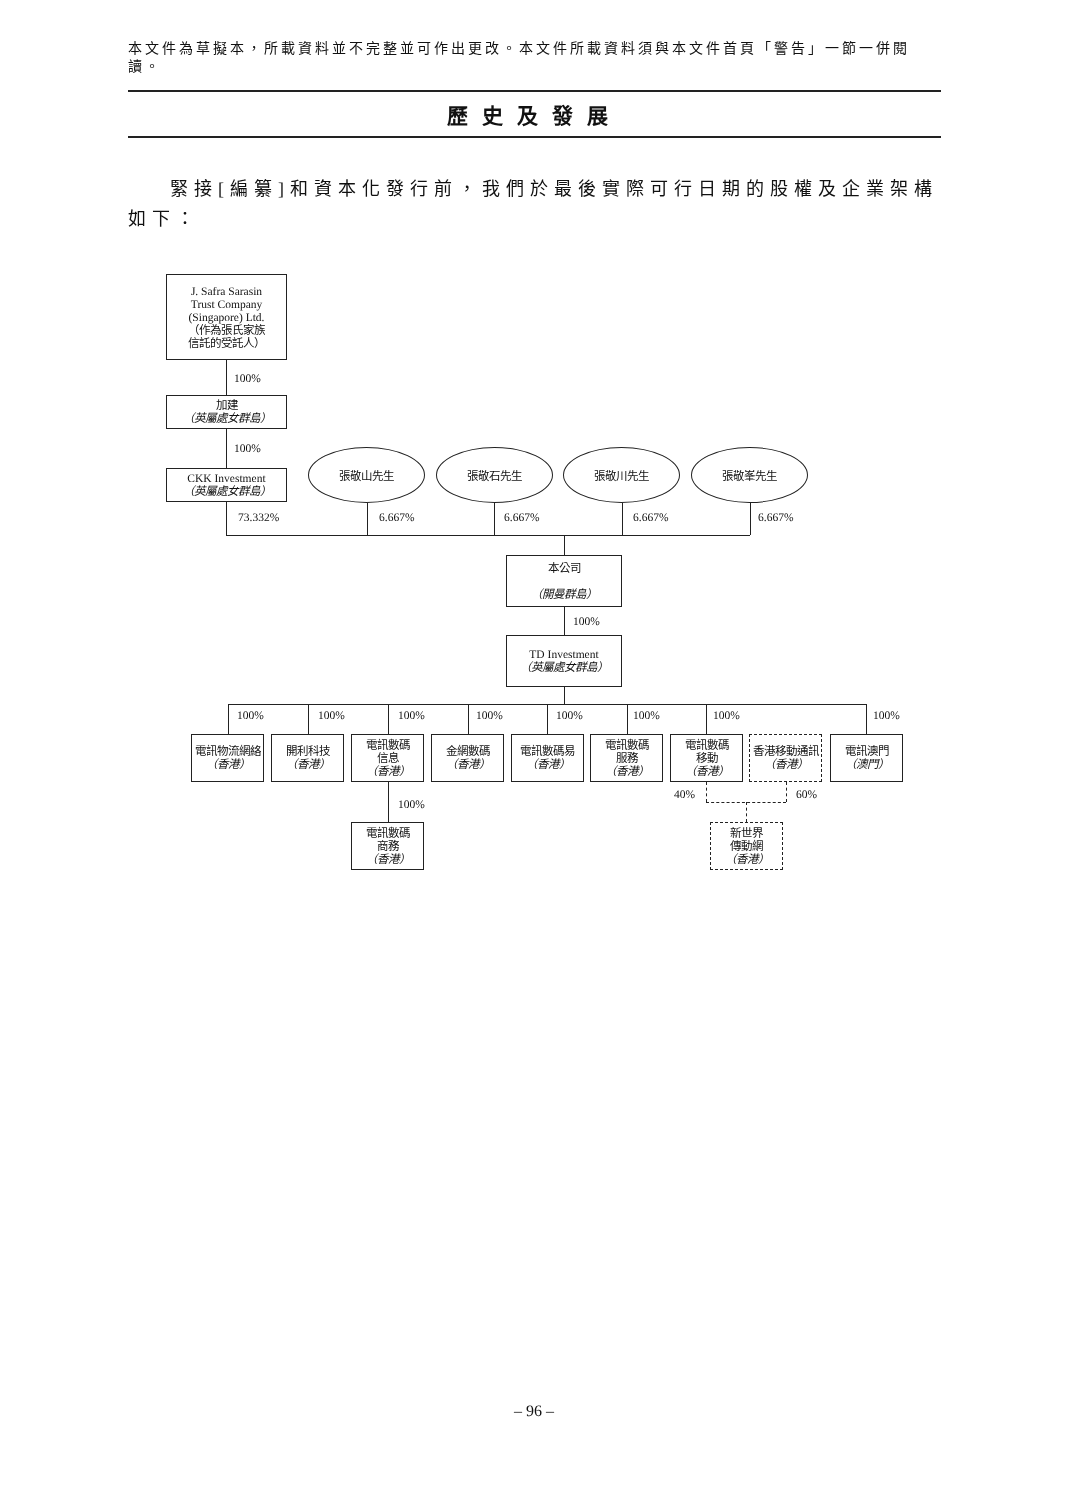本文件為草擬本，所載資料並不完整並可作出更改。本文件所載資料須與本文件首頁「警告」一節一併閱讀。
歷史及發展
緊接[編纂]和資本化發行前，我們於最後實際可行日期的股權及企業架構如下：
J. Safra Sarasin
Trust Company
(Singapore) Ltd.
（作為張氏家族
信託的受託人）
100%
加建
（英屬處女群島）
100%
CKK Investment
（英屬處女群島）
張敬山先生 張敬石先生 張敬川先生 張敬峯先生
73.332% 6.667% 6.667% 6.667% 6.667%
本公司
（開曼群島）
100%
TD Investment
（英屬處女群島）
100% 100% 100% 100% 100% 100% 100% 100%
電訊物流網絡
（香港）
開利科技
（香港）
電訊數碼
信息
（香港）
金網數碼
（香港）
電訊數碼易
（香港）
電訊數碼
服務
（香港）
電訊數碼
移動
（香港）
香港移動通訊
（香港）
電訊澳門
（澳門）
100% 40% 60%
電訊數碼
商務
（香港）
新世界
傳動網
（香港）
– 96 –